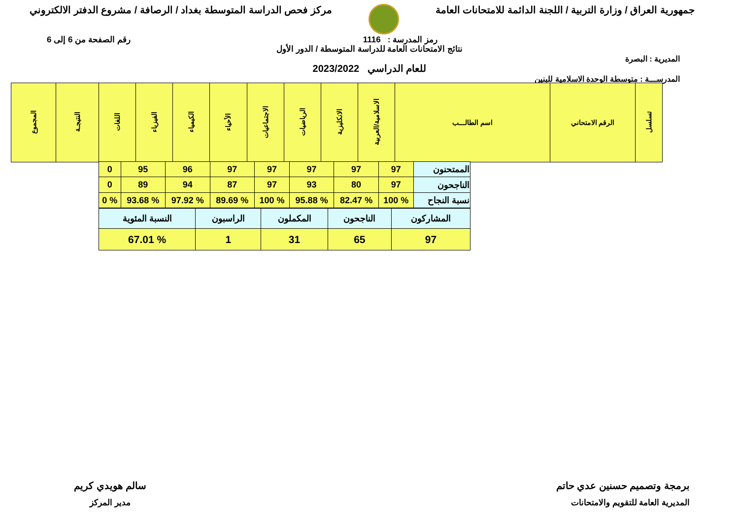جمهورية العراق / وزارة التربية / اللجنة الدائمة للامتحانات العامة
مركز فحص الدراسة المتوسطة بغداد / الرصافة / مشروع الدفتر الالكتروني
رمز المدرسة : 1116 رقم الصفحة من 6 إلى 6
نتائج الامتحانات العامة للدراسة المتوسطة / الدور الأول
المديرية : البصرة
للعام الدراسي 2023/2022
المدرســـة : متوسطة الوحدة الاسلامية للبنين
| تسلسل | الرقم الامتحاني | اسم الطالـــب | الاسلامية/العربية | الانكليزية | الرياضيات | الاجتماعيات | الأحياء | الكيمياء | الفيزياء | اللغات | النتيجـة | المجموع |
| --- | --- | --- | --- | --- | --- | --- | --- | --- | --- | --- | --- | --- |
| الممتحنون | 97 | 97 | 97 | 97 | 97 | 96 | 95 | 0 |
| الناجحون | 97 | 80 | 93 | 97 | 87 | 94 | 89 | 0 |
| نسبة النجاح | % 100 | % 82.47 | % 95.88 | % 100 | % 89.69 | % 97.92 | % 93.68 | % 0 |
| المشاركون | الناجحون | المكملون | الراسبون | النسبة المئوية |
| 97 | 65 | 31 | 1 | % 67.01 |
برمجة وتصميم حسنين عدي حاتم
المديرية العامة للتقويم والامتحانات
سالم هويدي كريم
مدير المركز